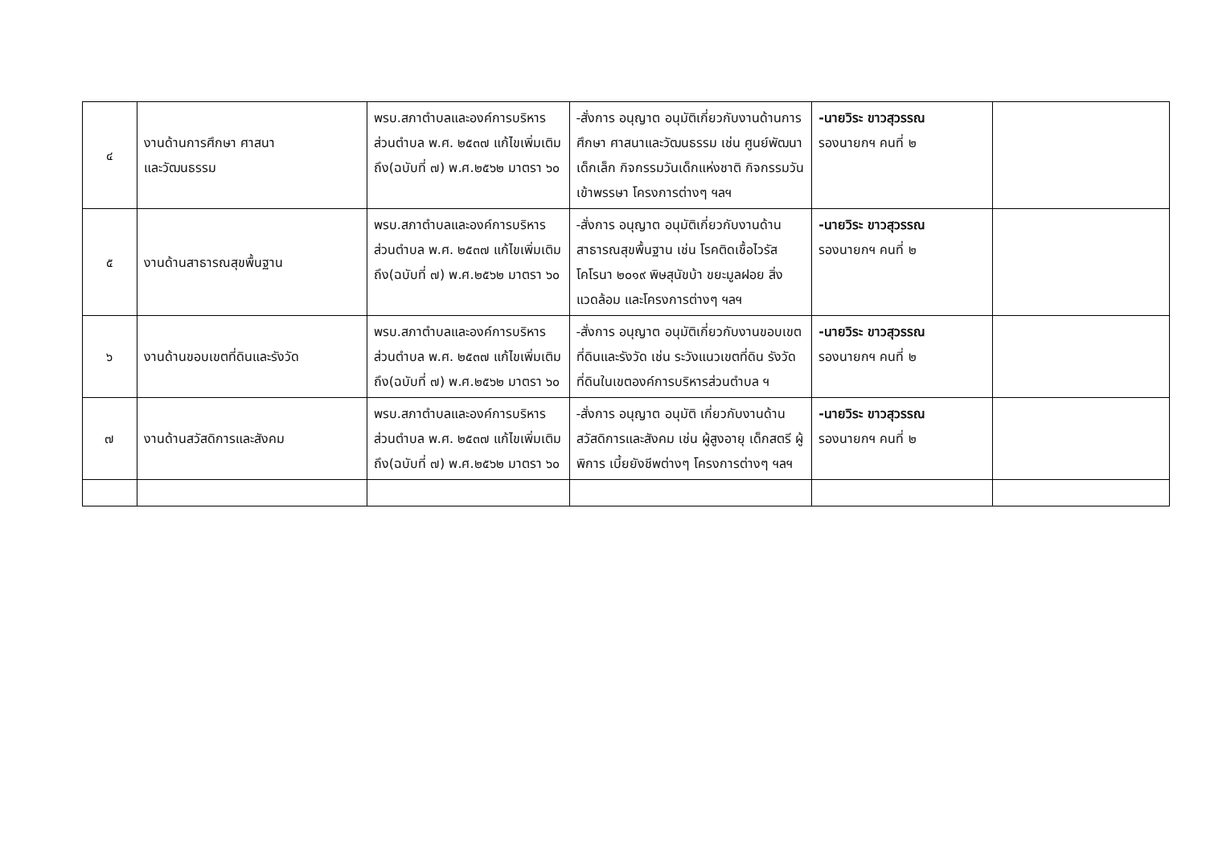| ๔ | งานด้านการศึกษา ศาสนา และวัฒนธรรม | พรบ.สภาตำบลและองค์การบริหารส่วนตำบล พ.ศ. ๒๕๓๗ แก้ไขเพิ่มเติมถึง(ฉบับที่ ๗) พ.ศ.๒๕๖๒ มาตรา ๖๐ | -สั่งการ อนุญาต อนุมัติเกี่ยวกับงานด้านการศึกษา ศาสนาและวัฒนธรรม เช่น ศูนย์พัฒนาเด็กเล็ก กิจกรรมวันเด็กแห่งชาติ กิจกรรมวันเข้าพรรษา โครงการต่างๆ ฯลฯ | -นายวิระ ขาวสุวรรณ รองนายกฯ คนที่ ๒ | |
| ๕ | งานด้านสาธารณสุขพื้นฐาน | พรบ.สภาตำบลและองค์การบริหารส่วนตำบล พ.ศ. ๒๕๓๗ แก้ไขเพิ่มเติมถึง(ฉบับที่ ๗) พ.ศ.๒๕๖๒ มาตรา ๖๐ | -สั่งการ อนุญาต อนุมัติเกี่ยวกับงานด้านสาธารณสุขพื้นฐาน เช่น โรคติดเชื้อไวรัสโคโรนา ๒๐๑๙ พิษสุนัขบ้า ขยะมูลฝอย สิ่งแวดล้อม และโครงการต่างๆ ฯลฯ | -นายวิระ ขาวสุวรรณ รองนายกฯ คนที่ ๒ | |
| ๖ | งานด้านขอบเขตที่ดินและรังวัด | พรบ.สภาตำบลและองค์การบริหารส่วนตำบล พ.ศ. ๒๕๓๗ แก้ไขเพิ่มเติมถึง(ฉบับที่ ๗) พ.ศ.๒๕๖๒ มาตรา ๖๐ | -สั่งการ อนุญาต อนุมัติเกี่ยวกับงานขอบเขตที่ดินและรังวัด เช่น ระวังแนวเขตที่ดิน รังวัดที่ดินในเขตองค์การบริหารส่วนตำบล ฯ | -นายวิระ ขาวสุวรรณ รองนายกฯ คนที่ ๒ | |
| ๗ | งานด้านสวัสดิการและสังคม | พรบ.สภาตำบลและองค์การบริหารส่วนตำบล พ.ศ. ๒๕๓๗ แก้ไขเพิ่มเติมถึง(ฉบับที่ ๗) พ.ศ.๒๕๖๒ มาตรา ๖๐ | -สั่งการ อนุญาต อนุมัติ เกี่ยวกับงานด้านสวัสดิการและสังคม เช่น ผู้สูงอายุ เด็กสตรี ผู้พิการ เบี้ยยังชีพต่างๆ โครงการต่างๆ ฯลฯ | -นายวิระ ขาวสุวรรณ รองนายกฯ คนที่ ๒ | |